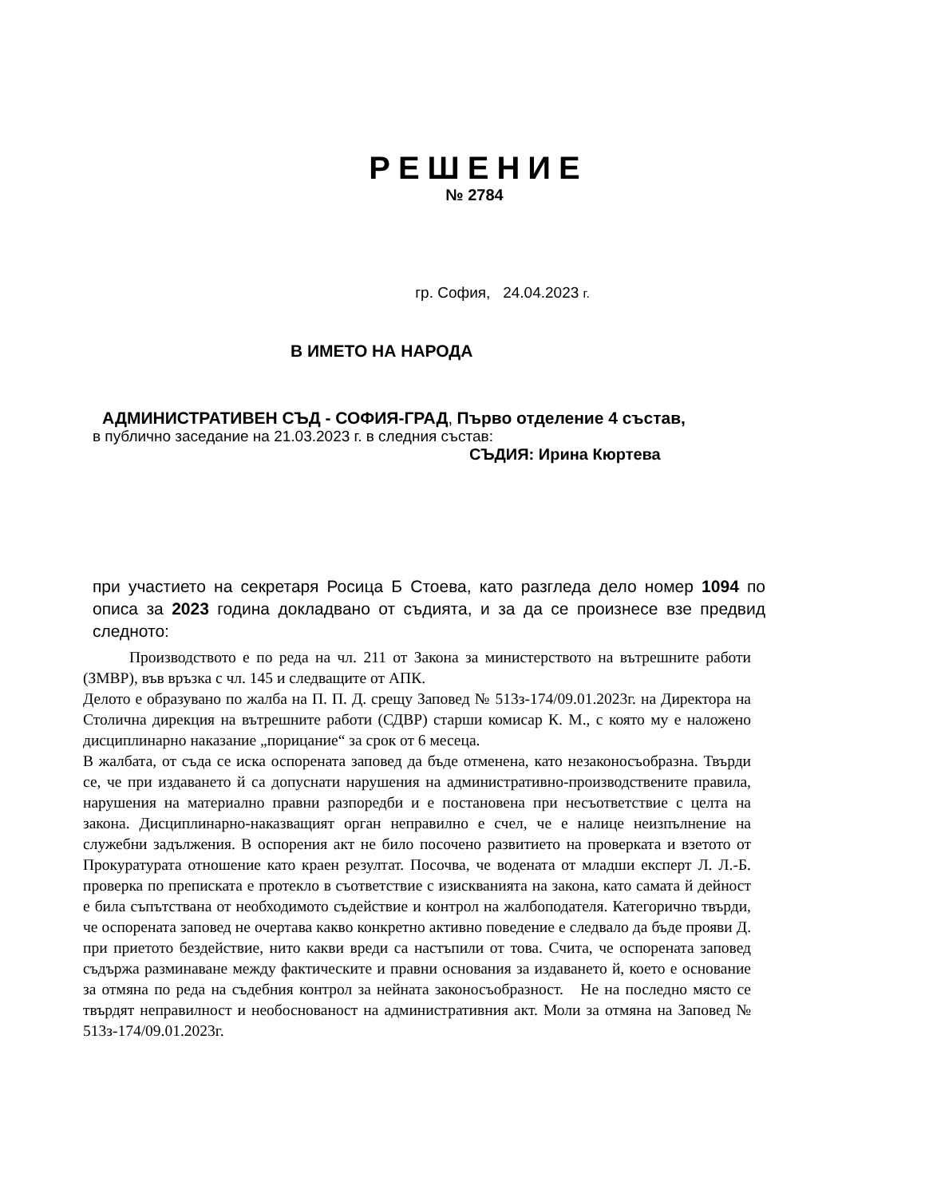РЕШЕНИЕ
№ 2784
гр. София, 24.04.2023 г.
В ИМЕТО НА НАРОДА
АДМИНИСТРАТИВЕН СЪД - СОФИЯ-ГРАД, Първо отделение 4 състав,
в публично заседание на 21.03.2023 г. в следния състав:
СЪДИЯ: Ирина Кюртева
при участието на секретаря Росица Б Стоева, като разгледа дело номер 1094 по описа за 2023 година докладвано от съдията, и за да се произнесе взе предвид следното:
Производството е по реда на чл. 211 от Закона за министерството на вътрешните работи (ЗМВР), във връзка с чл. 145 и следващите от АПК.
Делото е образувано по жалба на П. П. Д. срещу Заповед № 513з-174/09.01.2023г. на Директора на Столична дирекция на вътрешните работи (СДВР) старши комисар К. М., с която му е наложено дисциплинарно наказание „порицание“ за срок от 6 месеца.
В жалбата, от съда се иска оспорената заповед да бъде отменена, като незаконосъобразна. Твърди се, че при издаването й са допуснати нарушения на административно-производствените правила, нарушения на материално правни разпоредби и е постановена при несъответствие с целта на закона. Дисциплинарно-наказващият орган неправилно е счел, че е налице неизпълнение на служебни задължения. В оспорения акт не било посочено развитието на проверката и взетото от Прокуратурата отношение като краен резултат. Посочва, че водената от младши експерт Л. Л.-Б. проверка по преписката е протекло в съответствие с изискванията на закона, като самата й дейност е била съпътствана от необходимото съдействие и контрол на жалбоподателя. Категорично твърди, че оспорената заповед не очертава какво конкретно активно поведение е следвало да бъде прояви Д. при приетото бездействие, нито какви вреди са настъпили от това. Счита, че оспорената заповед съдържа разминаване между фактическите и правни основания за издаването й, което е основание за отмяна по реда на съдебния контрол за нейната законосъобразност. Не на последно място се твърдят неправилност и необоснованост на административния акт. Моли за отмяна на Заповед № 513з-174/09.01.2023г.